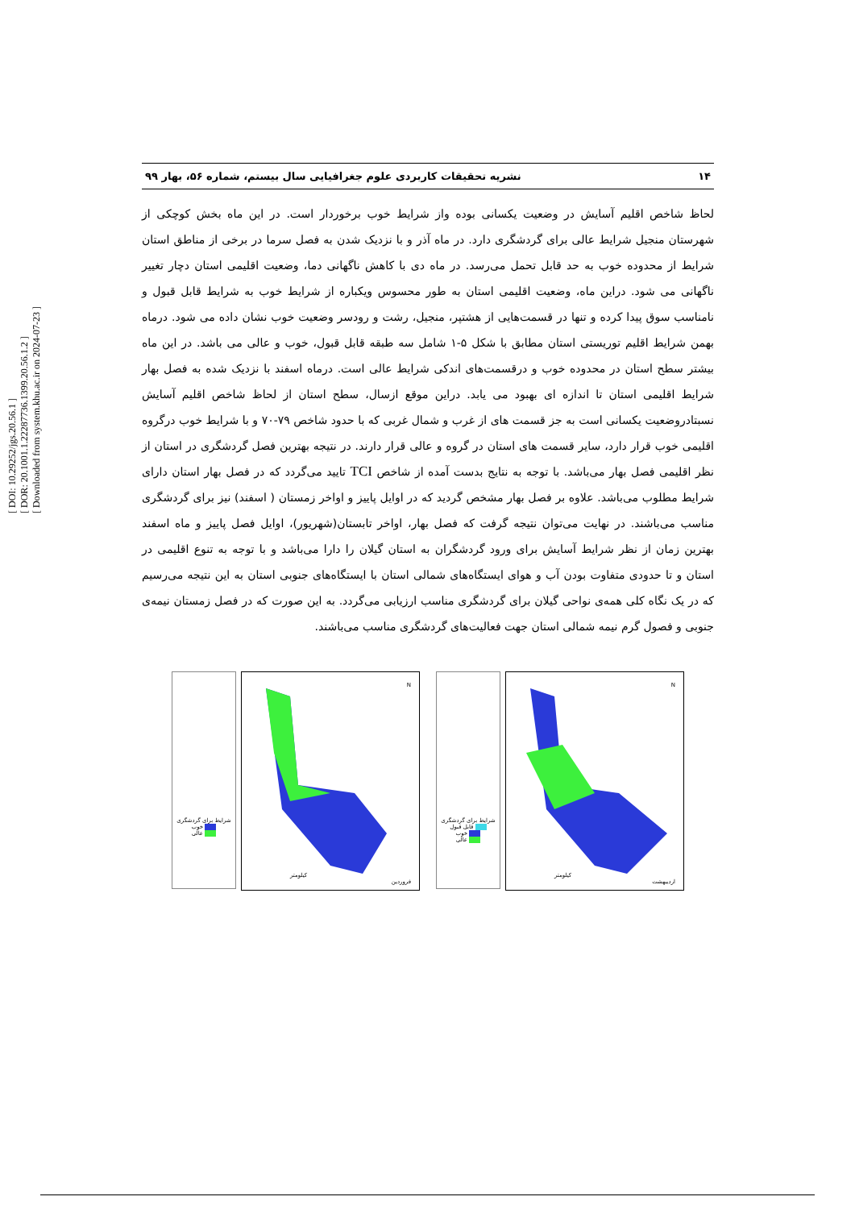[ DOI: 10.29252/jgs.20.56.1 ]
[ DOR: 20.1001.1.22287736.1399.20.56.1.2 ]
[ Downloaded from system.khu.ac.ir on 2024-07-23 ]
۱۴ نشریه تحقیقات کاربردی علوم جغرافیایی سال بیستم، شماره ۵۶، بهار ۹۹
لحاظ شاخص اقلیم آسایش در وضعیت یکسانی بوده واز شرایط خوب برخوردار است. در این ماه بخش کوچکی از شهرستان منجیل شرایط عالی برای گردشگری دارد. در ماه آذر و با نزدیک شدن به فصل سرما در برخی از مناطق استان شرایط از محدوده خوب به حد قابل تحمل می‌رسد. در ماه دی با کاهش ناگهانی دما، وضعیت اقلیمی استان دچار تغییر ناگهانی می شود. دراین ماه، وضعیت اقلیمی استان به طور محسوس ویکباره از شرایط خوب به شرایط قابل قبول و نامناسب سوق پیدا کرده و تنها در قسمت‌هایی از هشتپر، منجیل، رشت و رودسر وضعیت خوب نشان داده می شود. درماه بهمن شرایط اقلیم توریستی استان مطابق با شکل ۵-۱ شامل سه طبقه قابل قبول، خوب و عالی می باشد. در این ماه بیشتر سطح استان در محدوده خوب و درقسمت‌های اندکی شرایط عالی است. درماه اسفند با نزدیک شده به فصل بهار شرایط اقلیمی استان تا اندازه ای بهبود می یابد. دراین موقع ازسال، سطح استان از لحاظ شاخص اقلیم آسایش نسبتادروضعیت یکسانی است به جز قسمت های از غرب و شمال غربی که با حدود شاخص ۷۹-۷۰ و با شرایط خوب درگروه اقلیمی خوب قرار دارد، سایر قسمت های استان در گروه و عالی قرار دارند. در نتیجه بهترین فصل گردشگری در استان از نظر اقلیمی فصل بهار می‌باشد. با توجه به نتایج بدست آمده از شاخص TCI تایید می‌گردد که در فصل بهار استان دارای شرایط مطلوب می‌باشد. علاوه بر فصل بهار مشخص گردید که در اوایل پاییز و اواخر زمستان ( اسفند) نیز برای گردشگری مناسب می‌باشند. در نهایت می‌توان نتیجه گرفت که فصل بهار، اواخر تابستان(شهریور)، اوایل فصل پاییز و ماه اسفند بهترین زمان از نظر شرایط آسایش برای ورود گردشگران به استان گیلان را دارا می‌باشد و با توجه به تنوع اقلیمی در استان و تا حدودی متفاوت بودن آب و هوای ایستگاه‌های شمالی استان با ایستگاه‌های جنوبی استان به این نتیجه می‌رسیم که در یک نگاه کلی همه‌ی نواحی گیلان برای گردشگری مناسب ارزیابی می‌گردد. به این صورت که در فصل زمستان نیمه‌ی جنوبی و فصول گرم نیمه شمالی استان جهت فعالیت‌های گردشگری مناسب می‌باشند.
شرایط برای گردشگری
خوب
عالی
N
فروردین
کیلومتر
شرایط برای گردشگری
قابل قبول
خوب
عالی
N
اردیبهشت
کیلومتر